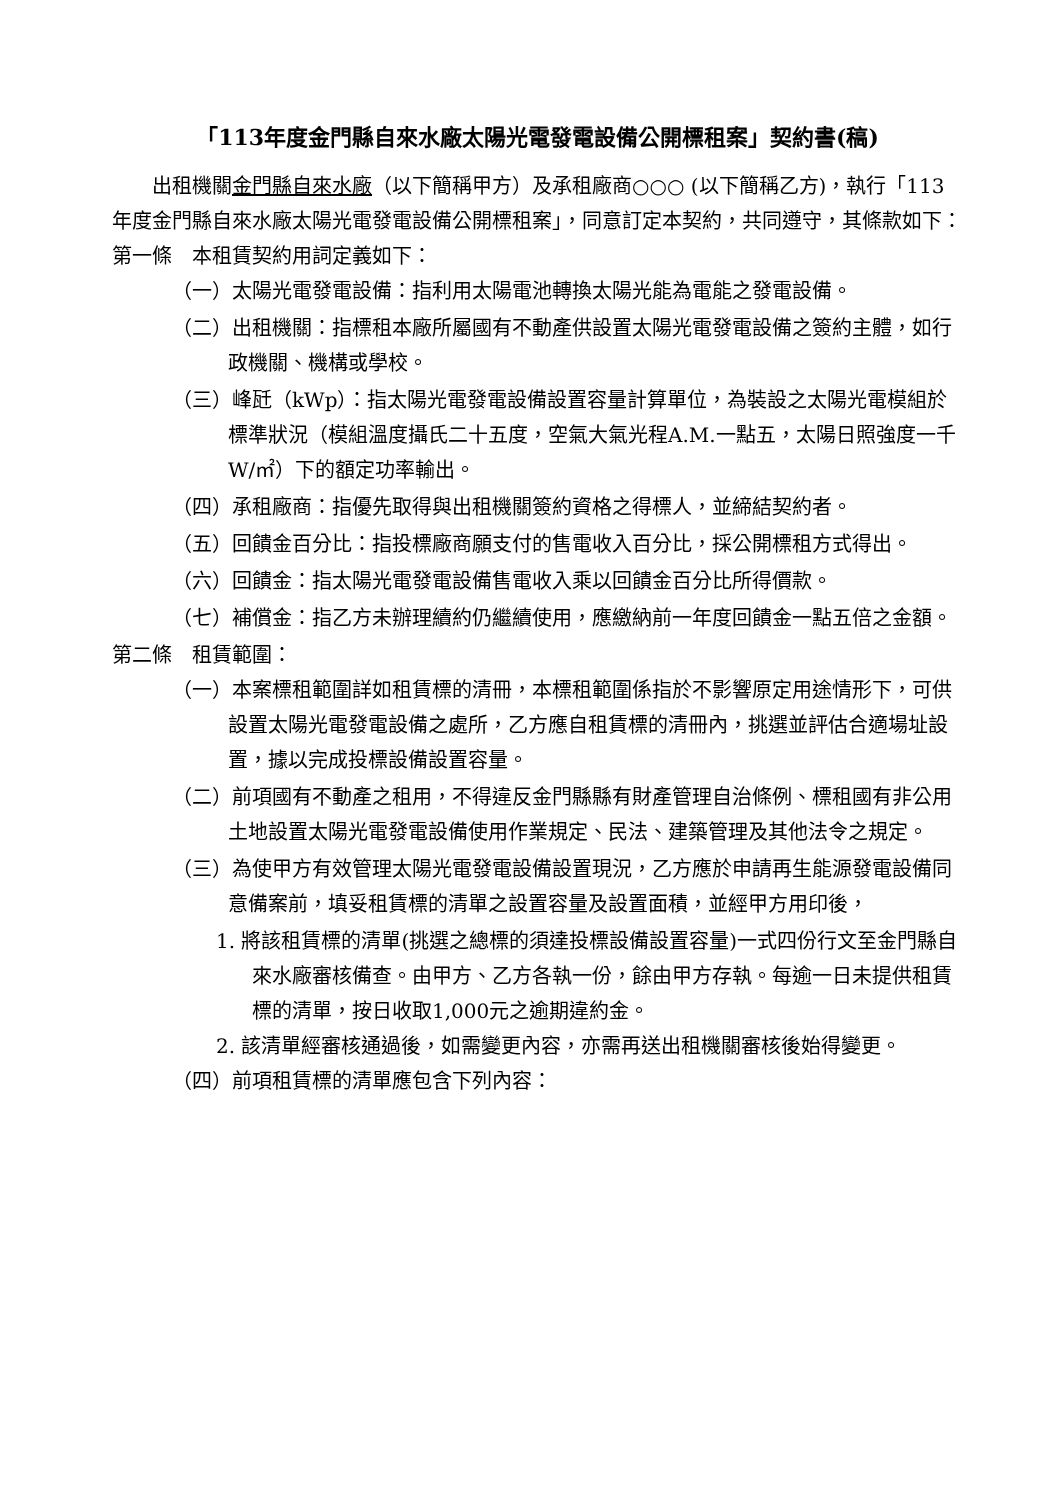「113年度金門縣自來水廠太陽光電發電設備公開標租案」契約書(稿)
出租機關金門縣自來水廠（以下簡稱甲方）及承租廠商○○○ (以下簡稱乙方)，執行「113年度金門縣自來水廠太陽光電發電設備公開標租案」，同意訂定本契約，共同遵守，其條款如下：
第一條　本租賃契約用詞定義如下：
（一）太陽光電發電設備：指利用太陽電池轉換太陽光能為電能之發電設備。
（二）出租機關：指標租本廠所屬國有不動產供設置太陽光電發電設備之簽約主體，如行政機關、機構或學校。
（三）峰瓩（kWp）：指太陽光電發電設備設置容量計算單位，為裝設之太陽光電模組於標準狀況（模組溫度攝氏二十五度，空氣大氣光程A.M.一點五，太陽日照強度一千W/㎡）下的額定功率輸出。
（四）承租廠商：指優先取得與出租機關簽約資格之得標人，並締結契約者。
（五）回饋金百分比：指投標廠商願支付的售電收入百分比，採公開標租方式得出。
（六）回饋金：指太陽光電發電設備售電收入乘以回饋金百分比所得價款。
（七）補償金：指乙方未辦理續約仍繼續使用，應繳納前一年度回饋金一點五倍之金額。
第二條　租賃範圍：
（一）本案標租範圍詳如租賃標的清冊，本標租範圍係指於不影響原定用途情形下，可供設置太陽光電發電設備之處所，乙方應自租賃標的清冊內，挑選並評估合適場址設置，據以完成投標設備設置容量。
（二）前項國有不動產之租用，不得違反金門縣縣有財產管理自治條例、標租國有非公用土地設置太陽光電發電設備使用作業規定、民法、建築管理及其他法令之規定。
（三）為使甲方有效管理太陽光電發電設備設置現況，乙方應於申請再生能源發電設備同意備案前，填妥租賃標的清單之設置容量及設置面積，並經甲方用印後，
1. 將該租賃標的清單(挑選之總標的須達投標設備設置容量)一式四份行文至金門縣自來水廠審核備查。由甲方、乙方各執一份，餘由甲方存執。每逾一日未提供租賃標的清單，按日收取1,000元之逾期違約金。
2. 該清單經審核通過後，如需變更內容，亦需再送出租機關審核後始得變更。
（四）前項租賃標的清單應包含下列內容：